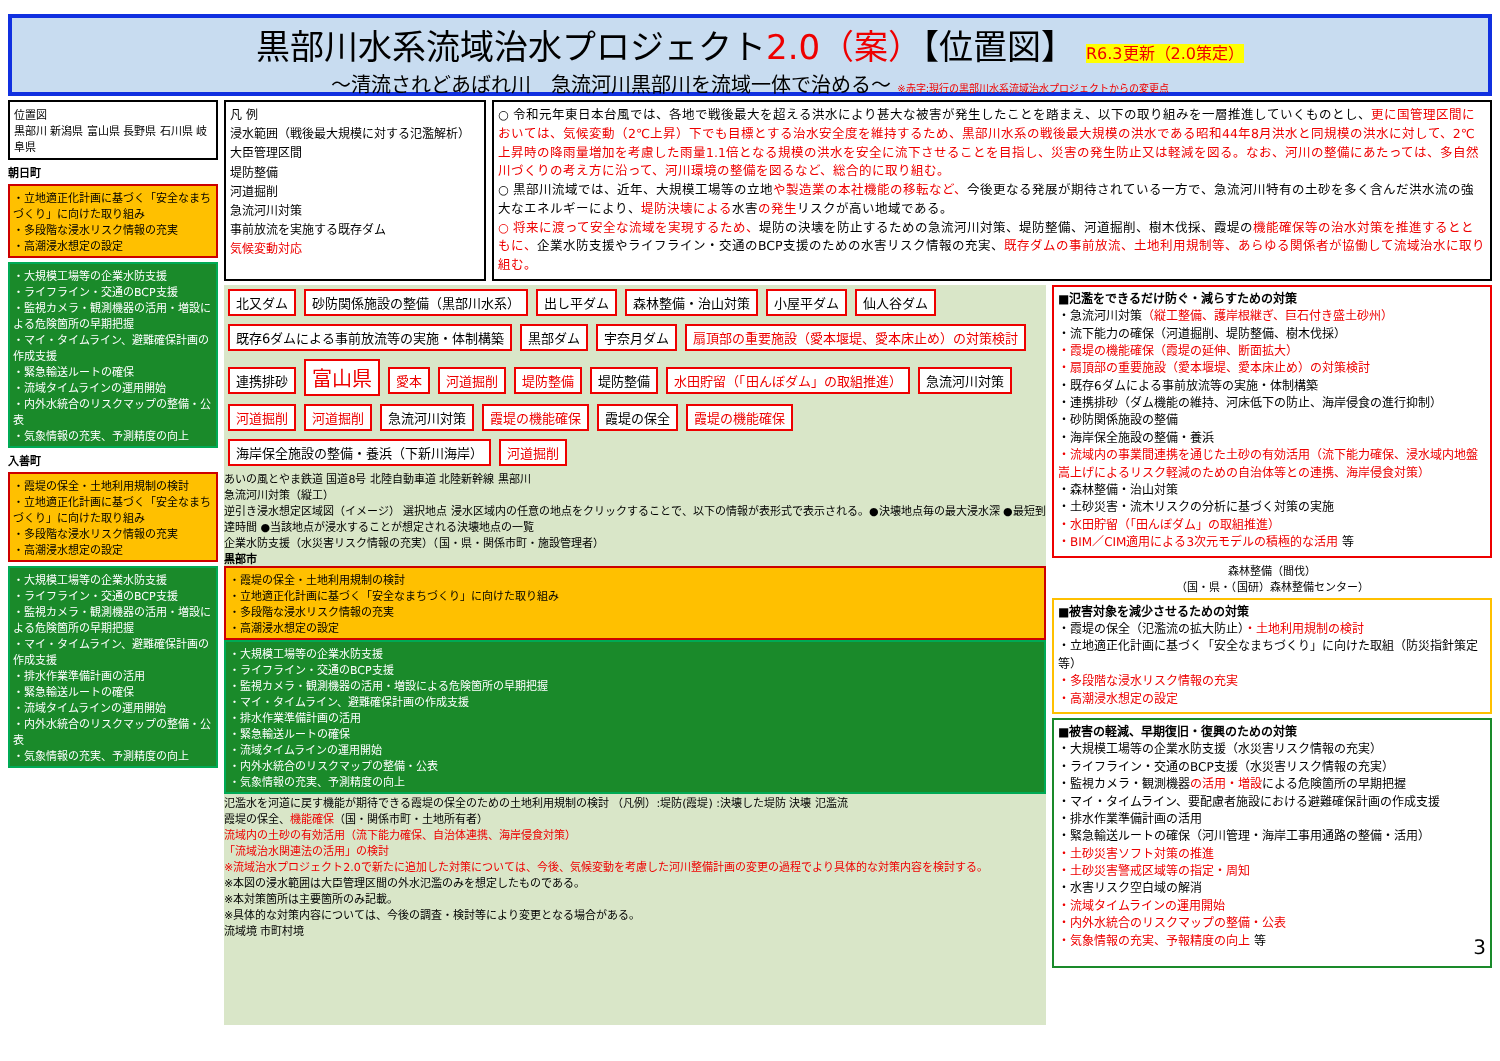黒部川水系流域治水プロジェクト2.0（案）【位置図】 R6.3更新（2.0策定）
～清流されどあばれ川　急流河川黒部川を流域一体で治める～ ※赤字:現行の黒部川水系流域治水プロジェクトからの変更点
位置図
黒部川 新潟県 富山県 長野県 石川県 岐阜県
朝日町
・立地適正化計画に基づく「安全なまちづくり」に向けた取り組み
・多段階な浸水リスク情報の充実
・高潮浸水想定の設定
・大規模工場等の企業水防支援
・ライフライン・交通のBCP支援
・監視カメラ・観測機器の活用・増設による危険箇所の早期把握
・マイ・タイムライン、避難確保計画の作成支援
・緊急輸送ルートの確保
・流域タイムラインの運用開始
・内外水統合のリスクマップの整備・公表
・気象情報の充実、予測精度の向上
入善町
・霞堤の保全・土地利用規制の検討
・立地適正化計画に基づく「安全なまちづくり」に向けた取り組み
・多段階な浸水リスク情報の充実
・高潮浸水想定の設定
・大規模工場等の企業水防支援
・ライフライン・交通のBCP支援
・監視カメラ・観測機器の活用・増設による危険箇所の早期把握
・マイ・タイムライン、避難確保計画の作成支援
・排水作業準備計画の活用
・緊急輸送ルートの確保
・流域タイムラインの運用開始
・内外水統合のリスクマップの整備・公表
・気象情報の充実、予測精度の向上
凡 例
浸水範囲（戦後最大規模に対する氾濫解析）
大臣管理区間
堤防整備
河道掘削
急流河川対策
事前放流を実施する既存ダム
気候変動対応
○ 令和元年東日本台風では、各地で戦後最大を超える洪水により甚大な被害が発生したことを踏まえ、以下の取り組みを一層推進していくものとし、更に国管理区間においては、気候変動（2℃上昇）下でも目標とする治水安全度を維持するため、黒部川水系の戦後最大規模の洪水である昭和44年8月洪水と同規模の洪水に対して、2℃上昇時の降雨量増加を考慮した雨量1.1倍となる規模の洪水を安全に流下させることを目指し、災害の発生防止又は軽減を図る。なお、河川の整備にあたっては、多自然川づくりの考え方に沿って、河川環境の整備を図るなど、総合的に取り組む。
○ 黒部川流域では、近年、大規模工場等の立地や製造業の本社機能の移転など、今後更なる発展が期待されている一方で、急流河川特有の土砂を多く含んだ洪水流の強大なエネルギーにより、堤防決壊による水害の発生リスクが高い地域である。
○ 将来に渡って安全な流域を実現するため、堤防の決壊を防止するための急流河川対策、堤防整備、河道掘削、樹木伐採、霞堤の機能確保等の治水対策を推進するとともに、企業水防支援やライフライン・交通のBCP支援のための水害リスク情報の充実、既存ダムの事前放流、土地利用規制等、あらゆる関係者が協働して流域治水に取り組む。
北又ダム 砂防関係施設の整備（黒部川水系） 出し平ダム 森林整備・治山対策 小屋平ダム 仙人谷ダム 既存6ダムによる事前放流等の実施・体制構築 黒部ダム 宇奈月ダム 扇頂部の重要施設（愛本堰堤、愛本床止め）の対策検討 連携排砂 富山県 愛本 河道掘削 堤防整備 堤防整備 水田貯留（「田んぼダム」の取組推進） 急流河川対策 河道掘削 河道掘削 急流河川対策 霞堤の機能確保 霞堤の保全 霞堤の機能確保 海岸保全施設の整備・養浜（下新川海岸） 河道掘削
あいの風とやま鉄道 国道8号 北陸自動車道 北陸新幹線 黒部川
急流河川対策（縦工）
逆引き浸水想定区域図（イメージ） 選択地点 浸水区域内の任意の地点をクリックすることで、以下の情報が表形式で表示される。●決壊地点毎の最大浸水深 ●最短到達時間 ●当該地点が浸水することが想定される決壊地点の一覧
企業水防支援（水災害リスク情報の充実）（国・県・関係市町・施設管理者）
黒部市
・霞堤の保全・土地利用規制の検討
・立地適正化計画に基づく「安全なまちづくり」に向けた取り組み
・多段階な浸水リスク情報の充実
・高潮浸水想定の設定
・大規模工場等の企業水防支援
・ライフライン・交通のBCP支援
・監視カメラ・観測機器の活用・増設による危険箇所の早期把握
・マイ・タイムライン、避難確保計画の作成支援
・排水作業準備計画の活用
・緊急輸送ルートの確保
・流域タイムラインの運用開始
・内外水統合のリスクマップの整備・公表
・気象情報の充実、予測精度の向上
氾濫水を河道に戻す機能が期待できる霞堤の保全のための土地利用規制の検討 （凡例）:堤防(霞堤) :決壊した堤防 決壊 氾濫流
霞堤の保全、機能確保（国・関係市町・土地所有者）
流域内の土砂の有効活用（流下能力確保、自治体連携、海岸侵食対策）
「流域治水関連法の活用」の検討
※流域治水プロジェクト2.0で新たに追加した対策については、今後、気候変動を考慮した河川整備計画の変更の過程でより具体的な対策内容を検討する。
※本図の浸水範囲は大臣管理区間の外水氾濫のみを想定したものである。
※本対策箇所は主要箇所のみ記載。
※具体的な対策内容については、今後の調査・検討等により変更となる場合がある。
流域境 市町村境
■氾濫をできるだけ防ぐ・減らすための対策
・急流河川対策（縦工整備、護岸根継ぎ、巨石付き盛土砂州）
・流下能力の確保（河道掘削、堤防整備、樹木伐採）
・霞堤の機能確保（霞堤の延伸、断面拡大）
・扇頂部の重要施設（愛本堰堤、愛本床止め）の対策検討
・既存6ダムによる事前放流等の実施・体制構築
・連携排砂（ダム機能の維持、河床低下の防止、海岸侵食の進行抑制）
・砂防関係施設の整備
・海岸保全施設の整備・養浜
・流域内の事業間連携を通じた土砂の有効活用（流下能力確保、浸水域内地盤嵩上げによるリスク軽減のための自治体等との連携、海岸侵食対策）
・森林整備・治山対策
・土砂災害・流木リスクの分析に基づく対策の実施
・水田貯留（「田んぼダム」の取組推進）
・BIM／CIM適用による3次元モデルの積極的な活用 等
森林整備（間伐）
（国・県・（国研）森林整備センター）
■被害対象を減少させるための対策
・霞堤の保全（氾濫流の拡大防止）・土地利用規制の検討
・立地適正化計画に基づく「安全なまちづくり」に向けた取組（防災指針策定等）
・多段階な浸水リスク情報の充実
・高潮浸水想定の設定
■被害の軽減、早期復旧・復興のための対策
・大規模工場等の企業水防支援（水災害リスク情報の充実）
・ライフライン・交通のBCP支援（水災害リスク情報の充実）
・監視カメラ・観測機器の活用・増設による危険箇所の早期把握
・マイ・タイムライン、要配慮者施設における避難確保計画の作成支援
・排水作業準備計画の活用
・緊急輸送ルートの確保（河川管理・海岸工事用通路の整備・活用）
・土砂災害ソフト対策の推進
・土砂災害警戒区域等の指定・周知
・水害リスク空白域の解消
・流域タイムラインの運用開始
・内外水統合のリスクマップの整備・公表
・気象情報の充実、予報精度の向上 等 3